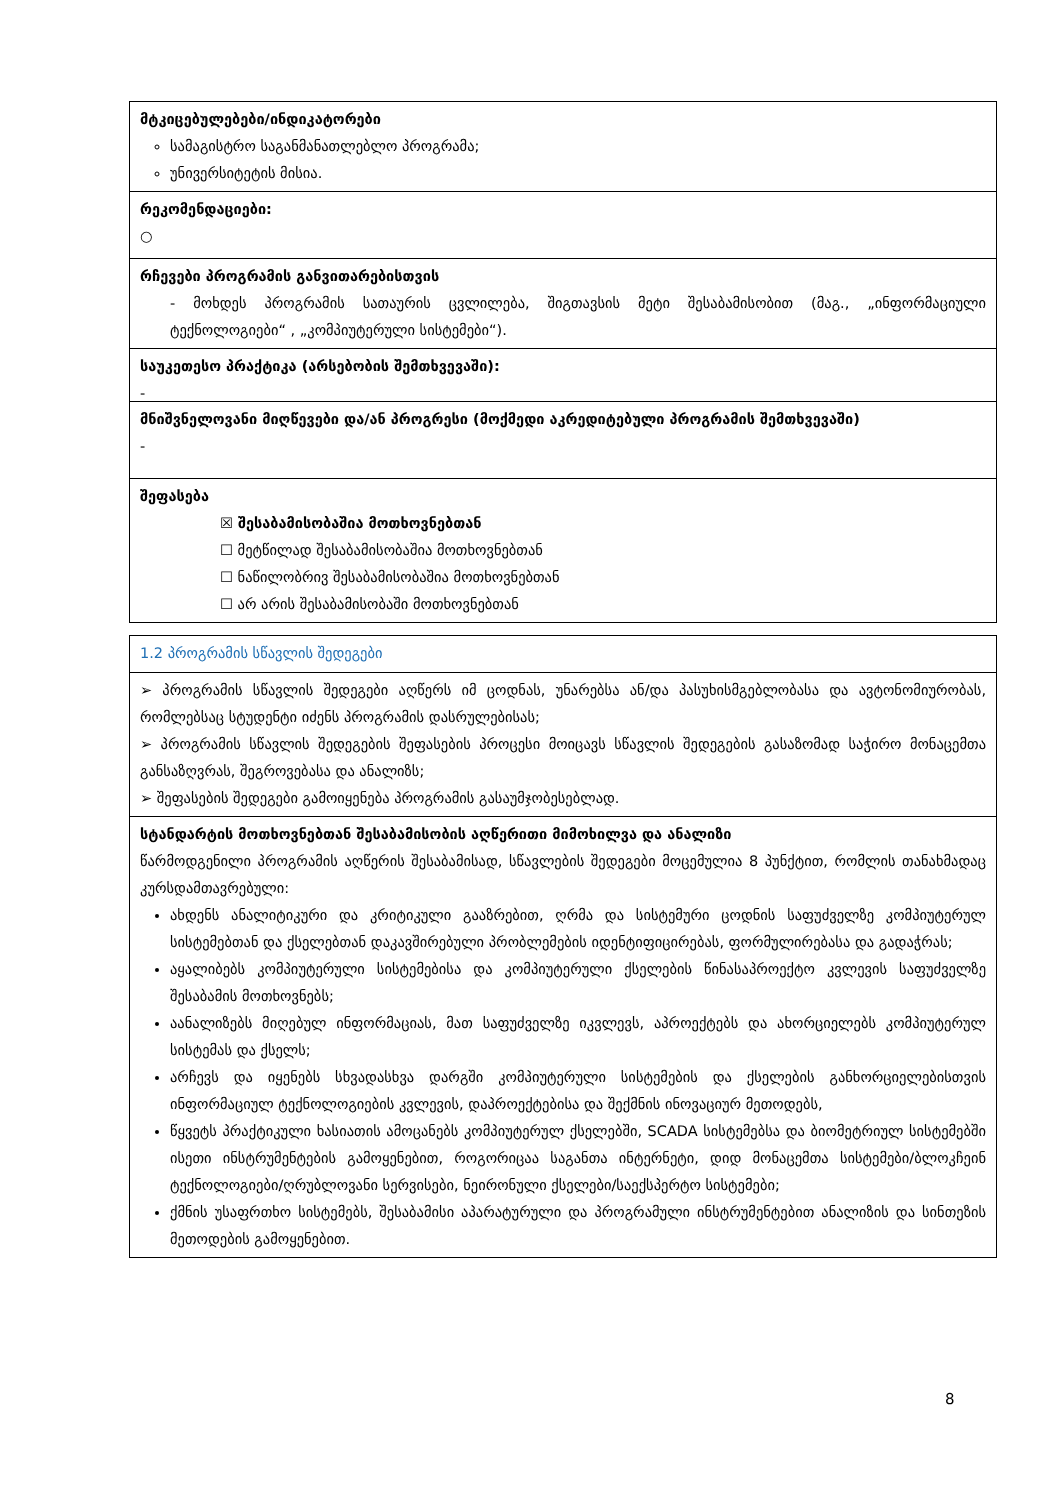მტკიცებულებები/ინდიკატორები
სამაგისტრო საგანმანათლებლო პროგრამა;
უნივერსიტეტის მისია.
რეკომენდაციები:
○
რჩევები პროგრამის განვითარებისთვის
- მოხდეს პროგრამის სათაურის ცვლილება, შიგთავსის მეტი შესაბამისობით (მაგ., „ინფორმაციული ტექნოლოგიები“ , „კომპიუტერული სისტემები“).
საუკეთესო პრაქტიკა (არსებობის შემთხვევაში):
-
მნიშვნელოვანი მიღწევები და/ან პროგრესი (მოქმედი აკრედიტებული პროგრამის შემთხვევაში)
-
შეფასება
☒ შესაბამისობაშია მოთხოვნებთან
☐ მეტწილად შესაბამისობაშია მოთხოვნებთან
☐ ნაწილობრივ შესაბამისობაშია მოთხოვნებთან
☐ არ არის შესაბამისობაში მოთხოვნებთან
1.2 პროგრამის სწავლის შედეგები
➢ პროგრამის სწავლის შედეგები აღწერს იმ ცოდნას, უნარებსა ან/და პასუხისმგებლობასა და ავტონომიურობას, რომლებსაც სტუდენტი იძენს პროგრამის დასრულებისას;
➢ პროგრამის სწავლის შედეგების შეფასების პროცესი მოიცავს სწავლის შედეგების გასაზომად საჭირო მონაცემთა განსაზღვრას, შეგროვებასა და ანალიზს;
➢ შეფასების შედეგები გამოიყენება პროგრამის გასაუმჯობესებლად.
სტანდარტის მოთხოვნებთან შესაბამისობის აღწერითი მიმოხილვა და ანალიზი
წარმოდგენილი პროგრამის აღწერის შესაბამისად, სწავლების შედეგები მოცემულია 8 პუნქტით, რომლის თანახმადაც კურსდამთავრებული:
ახდენს ანალიტიკური და კრიტიკული გააზრებით, ღრმა და სისტემური ცოდნის საფუძველზე კომპიუტერულ სისტემებთან და ქსელებთან დაკავშირებული პრობლემების იდენტიფიცირებას, ფორმულირებასა და გადაჭრას;
აყალიბებს კომპიუტერული სისტემებისა და კომპიუტერული ქსელების წინასაპროექტო კვლევის საფუძველზე შესაბამის მოთხოვნებს;
აანალიზებს მიღებულ ინფორმაციას, მათ საფუძველზე იკვლევს, აპროექტებს და ახორციელებს კომპიუტერულ სისტემას და ქსელს;
არჩევს და იყენებს სხვადასხვა დარგში კომპიუტერული სისტემების და ქსელების განხორციელებისთვის ინფორმაციულ ტექნოლოგიების კვლევის, დაპროექტებისა და შექმნის ინოვაციურ მეთოდებს,
წყვეტს პრაქტიკული ხასიათის ამოცანებს კომპიუტერულ ქსელებში, SCADA სისტემებსა და ბიომეტრიულ სისტემებში ისეთი ინსტრუმენტების გამოყენებით, როგორიცაა საგანთა ინტერნეტი, დიდ მონაცემთა სისტემები/ბლოკჩეინ ტექნოლოგიები/ღრუბლოვანი სერვისები, ნეირონული ქსელები/საექსპერტო სისტემები;
ქმნის უსაფრთხო სისტემებს, შესაბამისი აპარატურული და პროგრამული ინსტრუმენტებით ანალიზის და სინთეზის მეთოდების გამოყენებით.
8